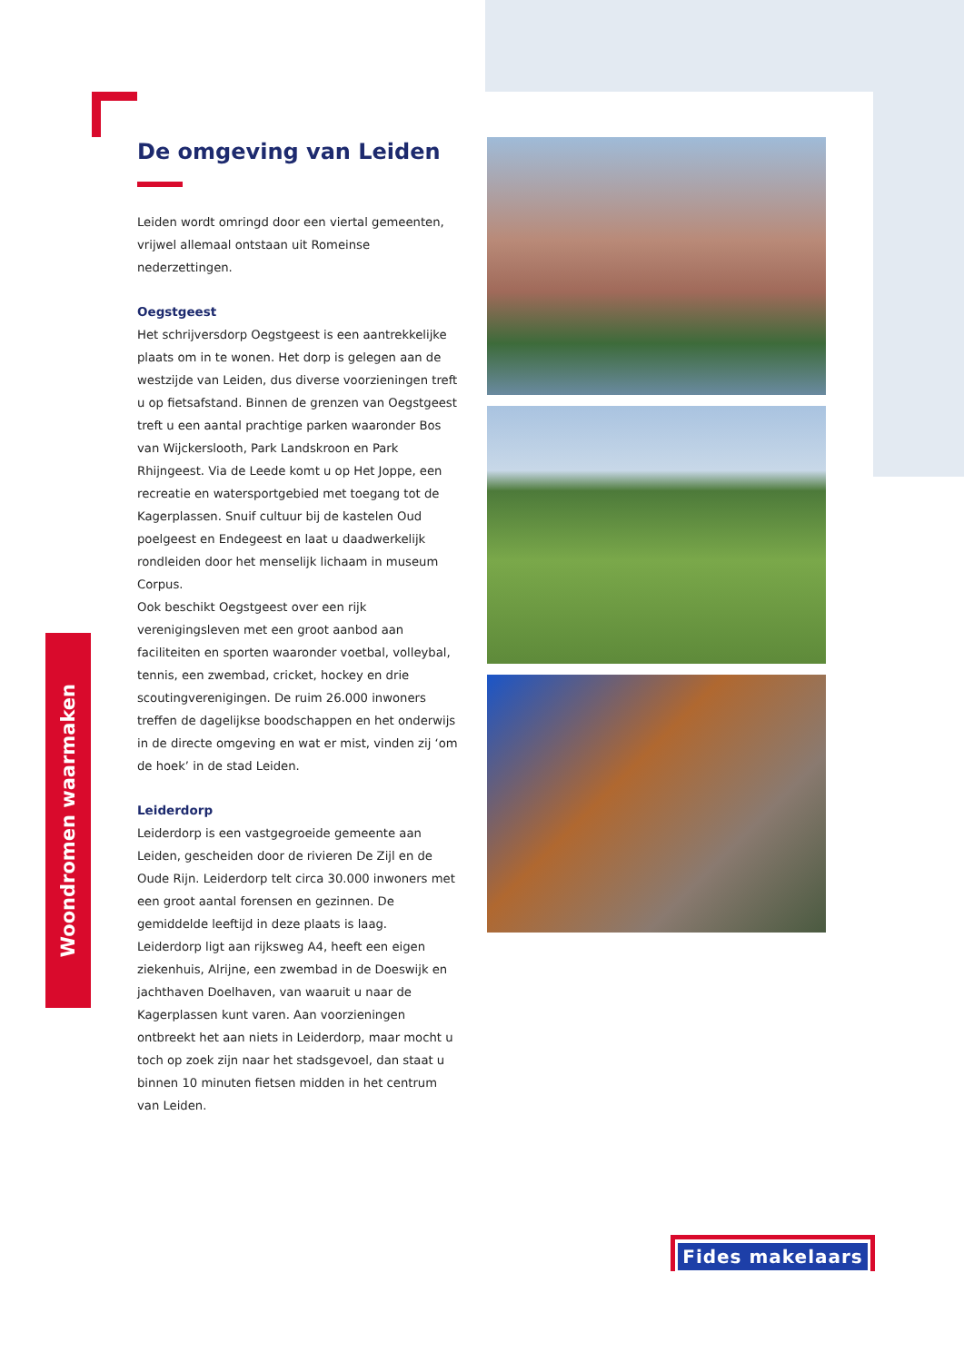De omgeving van Leiden
Leiden wordt omringd door een viertal gemeenten, vrijwel allemaal ontstaan uit Romeinse nederzettingen.
Oegstgeest
Het schrijversdorp Oegstgeest is een aantrekkelijke plaats om in te wonen. Het dorp is gelegen aan de westzijde van Leiden, dus diverse voorzieningen treft u op fietsafstand. Binnen de grenzen van Oegstgeest treft u een aantal prachtige parken waaronder Bos van Wijckerslooth, Park Landskroon en Park Rhijngeest. Via de Leede komt u op Het Joppe, een recreatie en watersportgebied met toegang tot de Kagerplassen. Snuif cultuur bij de kastelen Oud poelgeest en Endegeest en laat u daadwerkelijk rondleiden door het menselijk lichaam in museum Corpus.
Ook beschikt Oegstgeest over een rijk verenigingsleven met een groot aanbod aan faciliteiten en sporten waaronder voetbal, volleybal, tennis, een zwembad, cricket, hockey en drie scoutingverenigingen. De ruim 26.000 inwoners treffen de dagelijkse boodschappen en het onderwijs in de directe omgeving en wat er mist, vinden zij ‘om de hoek’ in de stad Leiden.
Leiderdorp
Leiderdorp is een vastgegroeide gemeente aan Leiden, gescheiden door de rivieren De Zijl en de Oude Rijn. Leiderdorp telt circa 30.000 inwoners met een groot aantal forensen en gezinnen. De gemiddelde leeftijd in deze plaats is laag.
Leiderdorp ligt aan rijksweg A4, heeft een eigen ziekenhuis, Alrijne, een zwembad in de Doeswijk en jachthaven Doelhaven, van waaruit u naar de Kagerplassen kunt varen. Aan voorzieningen ontbreekt het aan niets in Leiderdorp, maar mocht u toch op zoek zijn naar het stadsgevoel, dan staat u binnen 10 minuten fietsen midden in het centrum van Leiden.
Woondromen waarmaken
Fides makelaars